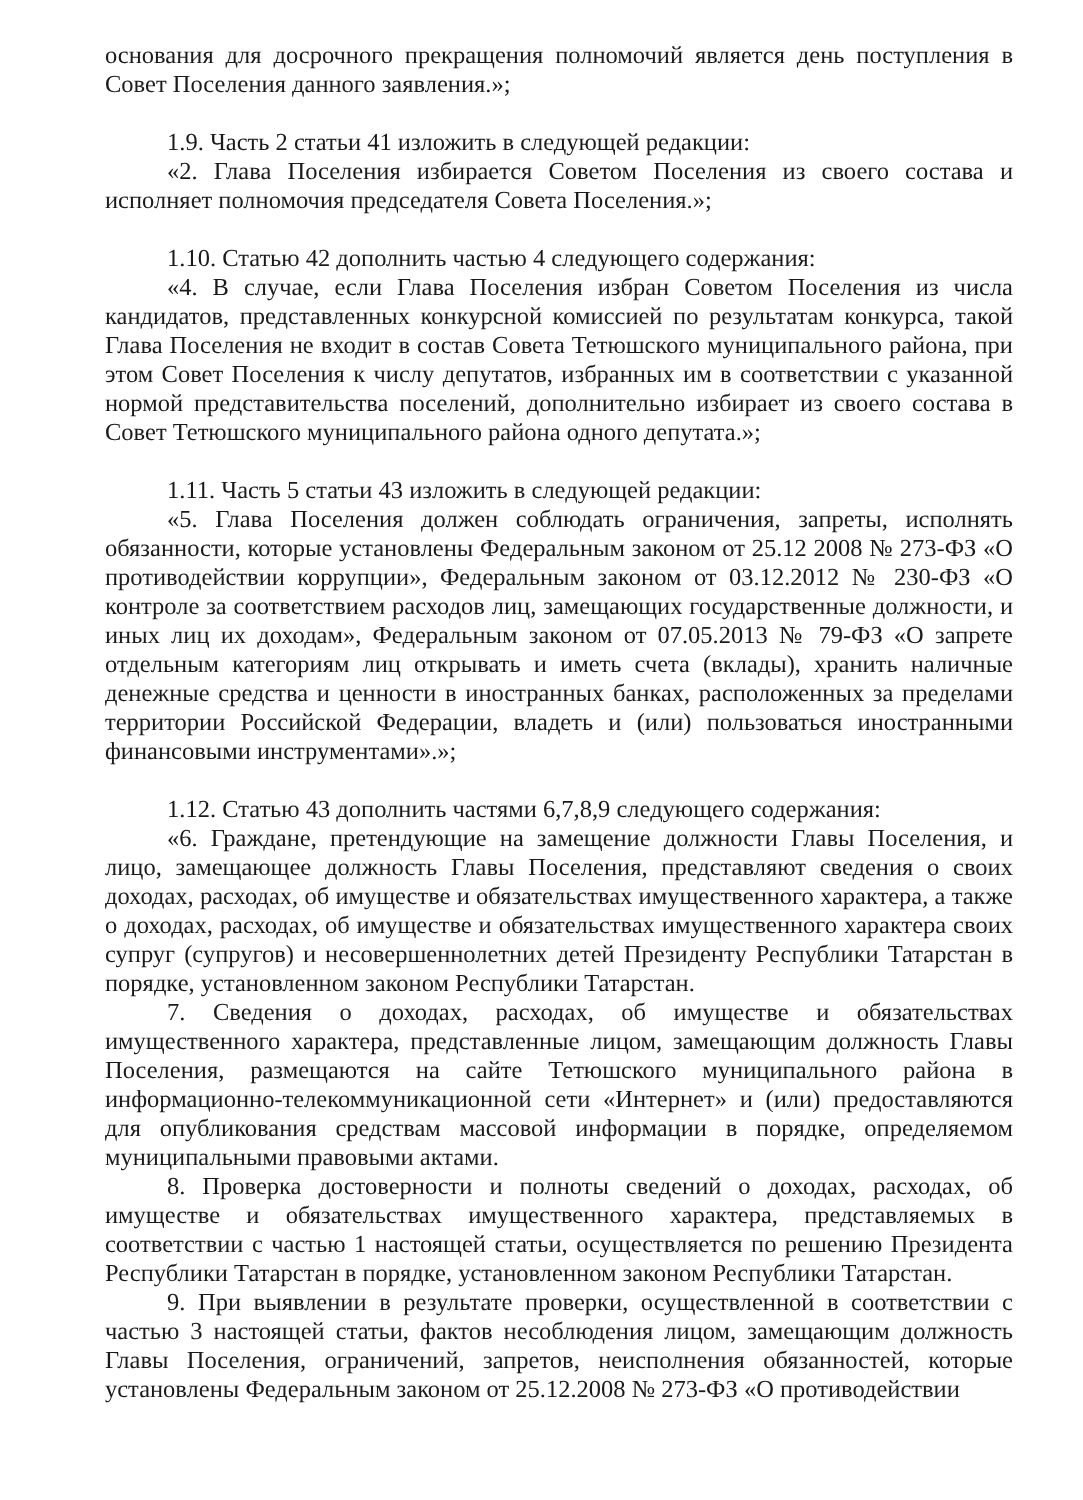основания для досрочного прекращения полномочий является день поступления в Совет Поселения данного заявления.»;
1.9. Часть 2 статьи 41 изложить в следующей редакции:
«2. Глава Поселения избирается Советом Поселения из своего состава и исполняет полномочия председателя Совета Поселения.»;
1.10. Статью 42 дополнить частью 4 следующего содержания:
«4. В случае, если Глава Поселения избран Советом Поселения из числа кандидатов, представленных конкурсной комиссией по результатам конкурса, такой Глава Поселения не входит в состав Совета Тетюшского муниципального района, при этом Совет Поселения к числу депутатов, избранных им в соответствии с указанной нормой представительства поселений, дополнительно избирает из своего состава в Совет Тетюшского муниципального района одного депутата.»;
1.11. Часть 5 статьи 43 изложить в следующей редакции:
«5. Глава Поселения должен соблюдать ограничения, запреты, исполнять обязанности, которые установлены Федеральным законом от 25.12 2008 № 273-ФЗ «О противодействии коррупции», Федеральным законом от 03.12.2012 № 230-ФЗ «О контроле за соответствием расходов лиц, замещающих государственные должности, и иных лиц их доходам», Федеральным законом от 07.05.2013 № 79-ФЗ «О запрете отдельным категориям лиц открывать и иметь счета (вклады), хранить наличные денежные средства и ценности в иностранных банках, расположенных за пределами территории Российской Федерации, владеть и (или) пользоваться иностранными финансовыми инструментами».»;
1.12. Статью 43 дополнить частями 6,7,8,9 следующего содержания:
«6. Граждане, претендующие на замещение должности Главы Поселения, и лицо, замещающее должность Главы Поселения, представляют сведения о своих доходах, расходах, об имуществе и обязательствах имущественного характера, а также о доходах, расходах, об имуществе и обязательствах имущественного характера своих супруг (супругов) и несовершеннолетних детей Президенту Республики Татарстан в порядке, установленном законом Республики Татарстан.
7. Сведения о доходах, расходах, об имуществе и обязательствах имущественного характера, представленные лицом, замещающим должность Главы Поселения, размещаются на сайте Тетюшского муниципального района в информационно-телекоммуникационной сети «Интернет» и (или) предоставляются для опубликования средствам массовой информации в порядке, определяемом муниципальными правовыми актами.
8. Проверка достоверности и полноты сведений о доходах, расходах, об имуществе и обязательствах имущественного характера, представляемых в соответствии с частью 1 настоящей статьи, осуществляется по решению Президента Республики Татарстан в порядке, установленном законом Республики Татарстан.
9. При выявлении в результате проверки, осуществленной в соответствии с частью 3 настоящей статьи, фактов несоблюдения лицом, замещающим должность Главы Поселения, ограничений, запретов, неисполнения обязанностей, которые установлены Федеральным законом от 25.12.2008 № 273-ФЗ «О противодействии